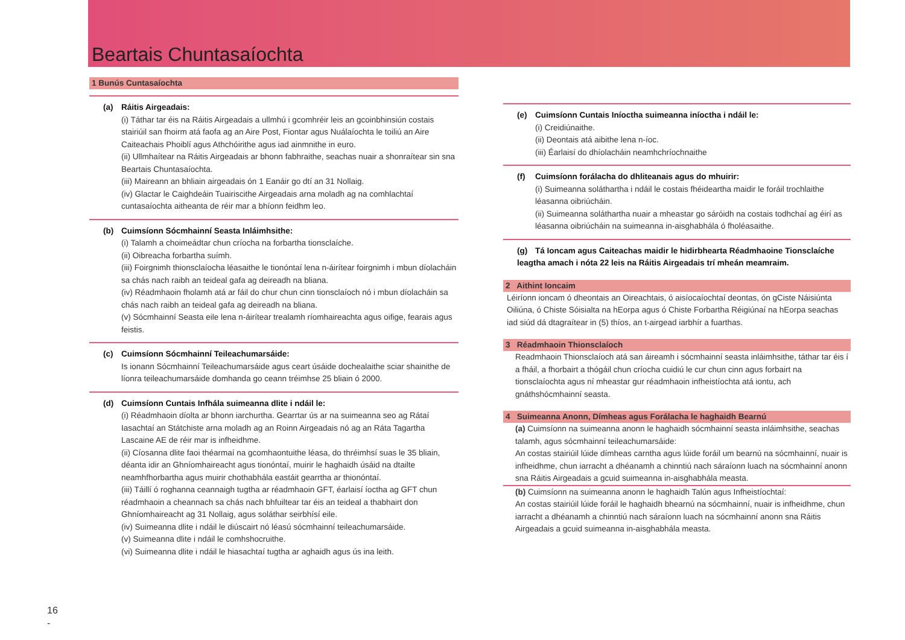Beartais Chuntasaíochta
1 Bunús Cuntasaíochta
(a) Ráitis Airgeadais:
(i) Táthar tar éis na Ráitis Airgeadais a ullmhú i gcomhréir leis an gcoinbhinsiún costais stairiúil san fhoirm atá faofa ag an Aire Post, Fiontar agus Nuálaíochta le toiliú an Aire Caiteachais Phoiblí agus Athchóirithe agus iad ainmnithe in euro.
(ii) Ullmhaítear na Ráitis Airgeadais ar bhonn fabhraithe, seachas nuair a shonraítear sin sna Beartais Chuntasaíochta.
(iii) Maireann an bhliain airgeadais ón 1 Eanáir go dtí an 31 Nollaig.
(iv) Glactar le Caighdeáin Tuairiscithe Airgeadais arna moladh ag na comhlachtaí cuntasaíochta aitheanta de réir mar a bhíonn feidhm leo.
(b) Cuimsíonn Sócmhainní Seasta Inláimhsithe:
(i) Talamh a choimeádtar chun críocha na forbartha tionsclaíche.
(ii) Oibreacha forbartha suímh.
(iii) Foirgnimh thionsclaíocha léasaithe le tionóntaí lena n-áirítear foirgnimh i mbun díolacháin sa chás nach raibh an teideal gafa ag deireadh na bliana.
(iv) Réadmhaoin fholamh atá ar fáil do chur chun cinn tionsclaíoch nó i mbun díolacháin sa chás nach raibh an teideal gafa ag deireadh na bliana.
(v) Sócmhainní Seasta eile lena n-áirítear trealamh ríomhaireachta agus oifige, fearais agus feistis.
(c) Cuimsíonn Sócmhainní Teileachumarsáide:
Is ionann Sócmhainní Teileachumarsáide agus ceart úsáide dochealaithe sciar shainithe de líonra teileachumarsáide domhanda go ceann tréimhse 25 bliain ó 2000.
(d) Cuimsíonn Cuntais Infhála suimeanna dlite i ndáil le:
(i) Réadmhaoin díolta ar bhonn iarchurtha. Gearrtar ús ar na suimeanna seo ag Rátaí Iasachtaí an Státchiste arna moladh ag an Roinn Airgeadais nó ag an Ráta Tagartha Lascaine AE de réir mar is infheidhme.
(ii) Cíosanna dlite faoi théarmaí na gcomhaontuithe léasa, do thréimhsí suas le 35 bliain, déanta idir an Ghníomhaireacht agus tionóntaí, muirir le haghaidh úsáid na dtailte neamhfhorbartha agus muirir chothabhála eastáit gearrtha ar thionóntaí.
(iii) Táillí ó roghanna ceannaigh tugtha ar réadmhaoin GFT, éarlaisí íoctha ag GFT chun réadmhaoin a cheannach sa chás nach bhfuiltear tar éis an teideal a thabhairt don Ghníomhaireacht ag 31 Nollaig, agus soláthar seirbhísí eile.
(iv) Suimeanna dlite i ndáil le diúscairt nó léasú sócmhainní teileachumarsáide.
(v) Suimeanna dlite i ndáil le comhshocruithe.
(vi) Suimeanna dlite i ndáil le hiasachtaí tugtha ar aghaidh agus ús ina leith.
(e) Cuimsíonn Cuntais Iníoctha suimeanna iníoctha i ndáil le:
(i) Creidiúnaithe.
(ii) Deontais atá aibithe lena n-íoc.
(iii) Éarlaisí do dhíolacháin neamhchríochnaithe
(f) Cuimsíonn forálacha do dhliteanais agus do mhuirir:
(i) Suimeanna soláthartha i ndáil le costais fhéideartha maidir le foráil trochlaithe léasanna oibriúcháin.
(ii) Suimeanna soláthartha nuair a mheastar go sáróidh na costais todhchaí ag éirí as léasanna oibriúcháin na suimeanna in-aisghabhála ó fholéasaithe.
(g) Tá Ioncam agus Caiteachas maidir le hidirbhearta Réadmhaoine Tionsclaíche leagtha amach i nóta 22 leis na Ráitis Airgeadais trí mheán meamraim.
2 Aithint Ioncaim
Léiríonn ioncam ó dheontais an Oireachtais, ó aisíocaíochtaí deontas, ón gCiste Náisiúnta Oiliúna, ó Chiste Sóisialta na hEorpa agus ó Chiste Forbartha Réigiúnaí na hEorpa seachas iad siúd dá dtagraítear in (5) thíos, an t-airgead iarbhír a fuarthas.
3 Réadmhaoin Thionsclaíoch
Readmhaoin Thionsclaíoch atá san áireamh i sócmhainní seasta inláimhsithe, táthar tar éis í a fháil, a fhorbairt a thógáil chun críocha cuidiú le cur chun cinn agus forbairt na tionsclaíochta agus ní mheastar gur réadmhaoin infheistíochta atá iontu, ach gnáthshócmhainní seasta.
4 Suimeanna Anonn, Dímheas agus Forálacha le haghaidh Bearnú
(a) Cuimsíonn na suimeanna anonn le haghaidh sócmhainní seasta inláimhsithe, seachas talamh, agus sócmhainní teileachumarsáide:
An costas stairiúil lúide dímheas carntha agus lúide foráil um bearnú na sócmhainní, nuair is infheidhme, chun iarracht a dhéanamh a chinntiú nach sáraíonn luach na sócmhainní anonn sna Ráitis Airgeadais a gcuid suimeanna in-aisghabhála measta.
(b) Cuimsíonn na suimeanna anonn le haghaidh Talún agus Infheistíochtaí:
An costas stairiúil lúide foráil le haghaidh bhearnú na sócmhainní, nuair is infheidhme, chun iarracht a dhéanamh a chinntiú nach sáraíonn luach na sócmhainní anonn sna Ráitis Airgeadais a gcuid suimeanna in-aisghabhála measta.
16
-